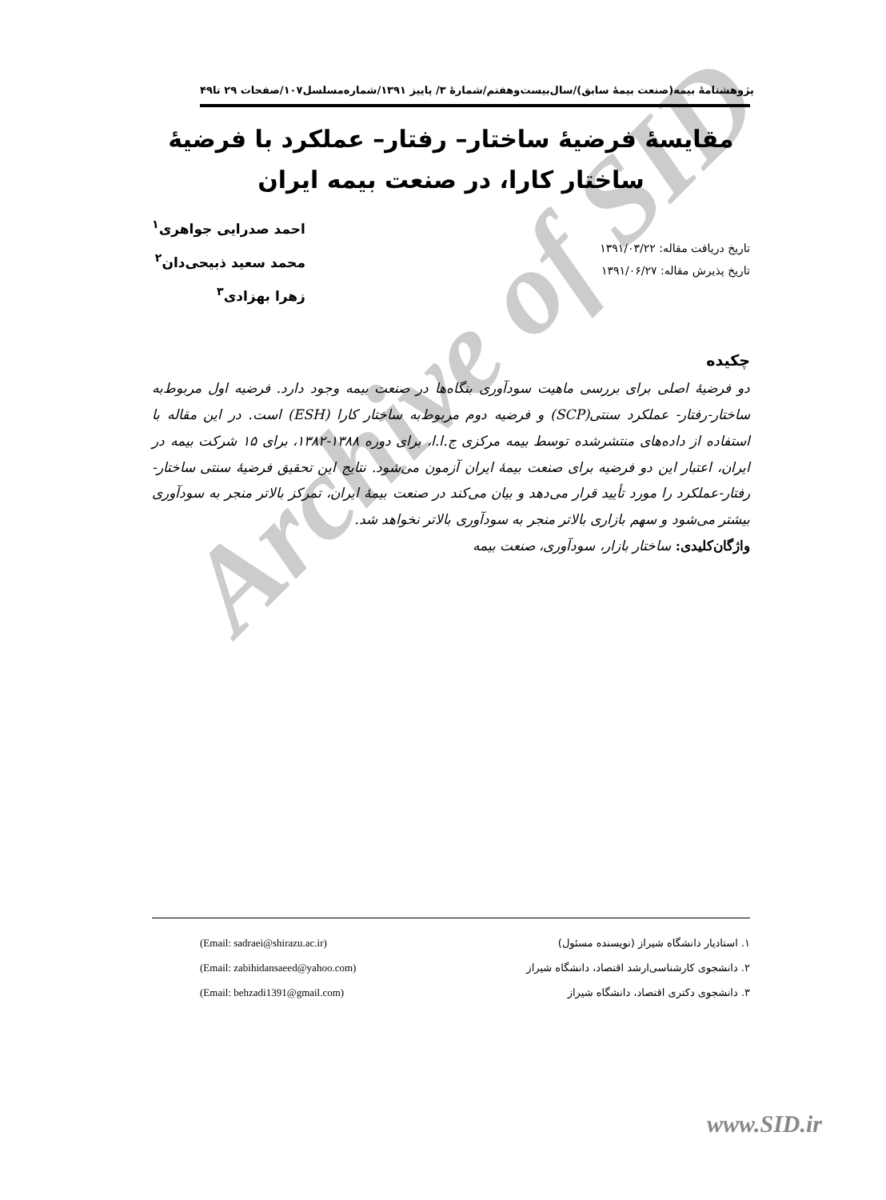Archive of SID
پژوهشنامهٔ بیمه(صنعت بیمهٔ سابق)/سال‌بیست‌وهفتم/شمارهٔ ۳/ پاییز ۱۳۹۱/شماره‌مسلسل۱۰۷/صفحات ۲۹ تا۴۹
مقایسهٔ فرضیهٔ ساختار– رفتار– عملکرد با فرضیهٔ ساختار کارا، در صنعت بیمه ایران
تاریخ دریافت مقاله: ۱۳۹۱/۰۳/۲۲
تاریخ پذیرش مقاله: ۱۳۹۱/۰۶/۲۷
احمد صدرایی جواهری<sup>۱</sup>
محمد سعید ذبیحی‌دان<sup>۲</sup>
زهرا بهزادی<sup>۳</sup>
چکیده
دو فرضیهٔ اصلی برای بررسی ماهیت سودآوری بنگاه‌ها در صنعت بیمه وجود دارد. فرضیه اول مربوط‌به ساختار-رفتار- عملکرد سنتی(SCP) و فرضیه دوم مربوط‌به ساختار کارا (ESH) است. در این مقاله با استفاده از داده‌های منتشرشده توسط بیمه مرکزی ج.ا.ا، برای دوره ۱۳۸۸-۱۳۸۲، برای ۱۵ شرکت بیمه در ایران، اعتبار این دو فرضیه برای صنعت بیمهٔ ایران آزمون می‌شود. نتایج این تحقیق فرضیهٔ سنتی ساختار-رفتار-عملکرد را مورد تأیید قرار می‌دهد و بیان می‌کند در صنعت بیمهٔ ایران، تمرکز بالاتر منجر به سودآوری بیشتر می‌شود و سهم بازاری بالاتر منجر به سودآوری بالاتر نخواهد شد.
واژگان‌کلیدی: ساختار بازار، سودآوری، صنعت بیمه
۱. استادیار دانشگاه شیراز (نویسنده مسئول) (Email: sadraei@shirazu.ac.ir)
۲. دانشجوی کارشناسی‌ارشد اقتصاد، دانشگاه شیراز (Email: zabihidansaeed@yahoo.com)
۳. دانشجوی دکتری اقتصاد، دانشگاه شیراز (Email: behzadi1391@gmail.com)
www.SID.ir